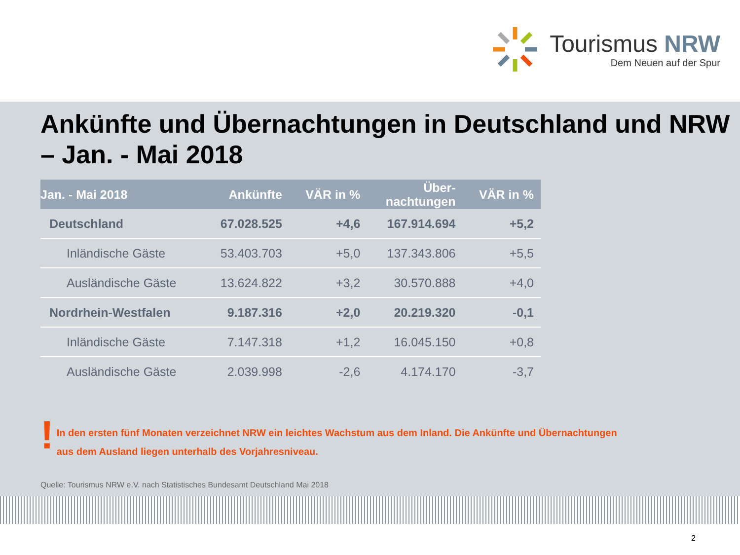Tourismus NRW
Dem Neuen auf der Spur
Ankünfte und Übernachtungen in Deutschland und NRW – Jan. - Mai 2018
| Jan. - Mai 2018 | Ankünfte | VÄR in % | Über- nachtungen | VÄR in % |
| --- | --- | --- | --- | --- |
| Deutschland | 67.028.525 | +4,6 | 167.914.694 | +5,2 |
| Inländische Gäste | 53.403.703 | +5,0 | 137.343.806 | +5,5 |
| Ausländische Gäste | 13.624.822 | +3,2 | 30.570.888 | +4,0 |
| Nordrhein-Westfalen | 9.187.316 | +2,0 | 20.219.320 | -0,1 |
| Inländische Gäste | 7.147.318 | +1,2 | 16.045.150 | +0,8 |
| Ausländische Gäste | 2.039.998 | -2,6 | 4.174.170 | -3,7 |
!
In den ersten fünf Monaten verzeichnet NRW ein leichtes Wachstum aus dem Inland. Die Ankünfte und Übernachtungen
aus dem Ausland liegen unterhalb des Vorjahresniveau.
Quelle: Tourismus NRW e.V. nach Statistisches Bundesamt Deutschland Mai 2018
2